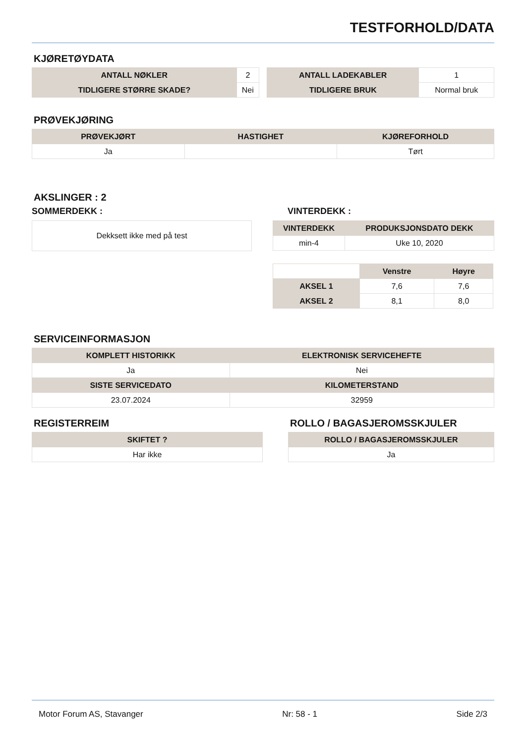TESTFORHOLD/DATA
KJØRETØYDATA
| ANTALL NØKLER | 2 |
| TIDLIGERE STØRRE SKADE? | Nei |
| ANTALL LADEKABLER | 1 |
| TIDLIGERE BRUK | Normal bruk |
PRØVEKJØRING
| PRØVEKJØRT | HASTIGHET | KJØREFORHOLD |
| --- | --- | --- |
| Ja | | Tørt |
AKSLINGER : 2
SOMMERDEKK :
| Dekksett ikke med på test |
VINTERDEKK :
| VINTERDEKK | PRODUKSJONSDATO DEKK |
| --- | --- |
| min-4 | Uke 10, 2020 |
| | Venstre | Høyre |
| --- | --- | --- |
| AKSEL 1 | 7,6 | 7,6 |
| AKSEL 2 | 8,1 | 8,0 |
SERVICEINFORMASJON
| KOMPLETT HISTORIKK | ELEKTRONISK SERVICEHEFTE |
| --- | --- |
| Ja | Nei |
| SISTE SERVICEDATO | KILOMETERSTAND |
| 23.07.2024 | 32959 |
REGISTERREIM
| SKIFTET ? |
| --- |
| Har ikke |
ROLLO / BAGASJEROMSSKJULER
| ROLLO / BAGASJEROMSSKJULER |
| --- |
| Ja |
Motor Forum AS, Stavanger Nr: 58 - 1 Side 2/3